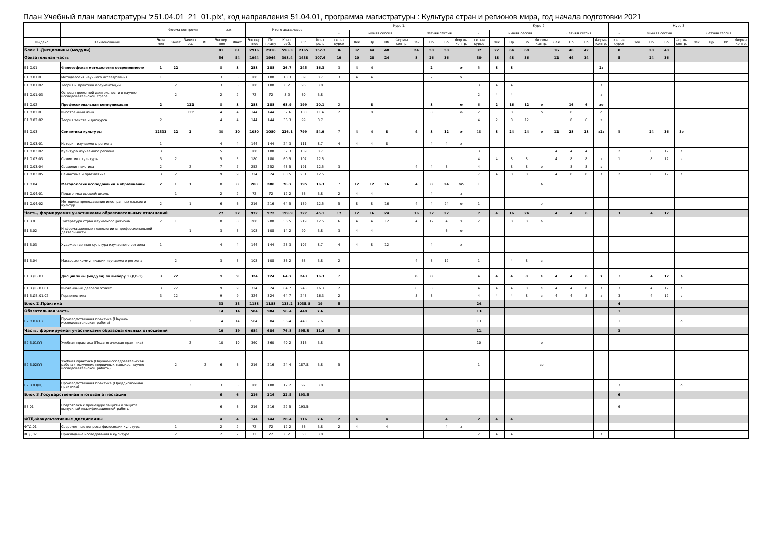План Учебный план магистратуры 'z51.04.01_21_01.plx', код направления 51.04.01, программа магистратуры : Культура стран и регионов мира, год начала подготовки 2021
| - | - | Форма контроля | | | | з.е. | | Итого акад.часов | | | | | Курс 1 | | | | | | | | | Курс 2 | | | | | | | | | Курс 3 | | | | | | | | |
| --- | --- | --- | --- | --- | --- | --- | --- | --- | --- | --- | --- | --- | --- | --- | --- | --- | --- | --- | --- | --- | --- | --- | --- | --- | --- | --- | --- | --- | --- | --- | --- | --- | --- | --- | --- | --- | --- | --- | --- |
| | | | | | | | | | | | | | - | Зимняя сессия | | | | Летняя сессия | | | | - | Зимняя сессия | | | | Летняя сессия | | | | - | Зимняя сессия | | | | Летняя сессия | | | |
| Индекс | Наименование | Экза мен | Зачет | Зачет с оц. | КР | Экспер тное | Факт | Экспер тное | По плану | Конт. раб. | СР | Конт роль | з.е. на курсе | Лек | Пр | Вб | Формы контр. | Лек | Пр | Вб | Формы контр. | з.е. на курсе | Лек | Пр | Вб | Формы контр. | Лек | Пр | Вб | Формы контр. | з.е. на курсе | Лек | Пр | Вб | Формы контр. | Лек | Пр | Вб | Формы контр. |
| Блок 1.Дисциплины (модули) | | | | | | 81 | 81 | 2916 | 2916 | 598.3 | 2165 | 152.7 | 36 | 32 | 44 | 48 | | 24 | 58 | 58 | | 37 | 22 | 64 | 60 | | 16 | 48 | 42 | | 8 | | 28 | 48 | | | | | |
| Обязательная часть | | | | | | 54 | 54 | 1944 | 1944 | 398.4 | 1438 | 107.6 | 19 | 20 | 28 | 24 | | 8 | 26 | 36 | | 30 | 18 | 48 | 36 | | 12 | 44 | 34 | | 5 | | 24 | 36 | | | | | |
| Б1.О.01 | Философская методология современности | 1 | 22 | | | 8 | 8 | 288 | 288 | 26.7 | 245 | 16.3 | 3 | 4 | 4 | | | | 2 | | э | 5 | 8 | 8 | | | | | | 2з | | | | | | | | | |
| Б1.О.01.01 | Методология научного исследования | 1 | | | | 3 | 3 | 108 | 108 | 10.3 | 89 | 8.7 | 3 | 4 | 4 | | | | 2 | | э | | | | | | | | | | | | | | | | | | |
| Б1.О.01.02 | Теория и практика аргументации | | 2 | | | 3 | 3 | 108 | 108 | 8.2 | 96 | 3.8 | | | | | | | | | | 3 | 4 | 4 | | | | | | з | | | | | | | | | |
| Б1.О.01.03 | Основы проектной деятельности в научно-исследовательской сфере | | 2 | | | 2 | 2 | 72 | 72 | 8.2 | 60 | 3.8 | | | | | | | | | | 2 | 4 | 4 | | | | | | з | | | | | | | | | |
| Б1.О.02 | Профессиональная коммуникация | 2 | | 122 | | 8 | 8 | 288 | 288 | 68.9 | 199 | 20.1 | 2 | | 8 | | | | 8 | | о | 6 | 2 | 16 | 12 | о | | 16 | 6 | зо | | | | | | | | | |
| Б1.О.02.01 | Иностранный язык | | | 122 | | 4 | 4 | 144 | 144 | 32.6 | 100 | 11.4 | 2 | | 8 | | | | 8 | | о | 2 | | 8 | | о | | 8 | | о | | | | | | | | | |
| Б1.О.02.02 | Теория текста и дискурса | 2 | | | | 4 | 4 | 144 | 144 | 36.3 | 99 | 8.7 | | | | | | | | | | 4 | 2 | 8 | 12 | | | 8 | 6 | э | | | | | | | | | |
| Б1.О.03 | Семиотика культуры | 12333 | 22 | 2 | | 30 | 30 | 1080 | 1080 | 226.1 | 799 | 54.9 | 7 | 4 | 4 | 8 | | 4 | 8 | 12 | э | 18 | 8 | 24 | 24 | о | 12 | 28 | 28 | э2з | 5 | | 24 | 36 | 3э | | | | |
| Б1.О.03.01 | История изучаемого региона | 1 | | | | 4 | 4 | 144 | 144 | 24.3 | 111 | 8.7 | 4 | 4 | 4 | 8 | | | 4 | 4 | э | | | | | | | | | | | | | | | | | | |
| Б1.О.03.02 | Культура изучаемого региона | 3 | | | | 5 | 5 | 180 | 180 | 32.3 | 139 | 8.7 | | | | | | | | | | 3 | | | | | 4 | 4 | 4 | | 2 | | 8 | 12 | э | | | | |
| Б1.О.03.03 | Семиотика культуры | 3 | 2 | | | 5 | 5 | 180 | 180 | 60.5 | 107 | 12.5 | | | | | | | | | | 4 | 4 | 8 | 8 | | 4 | 8 | 8 | з | 1 | | 8 | 12 | э | | | | |
| Б1.О.03.04 | Социолингвистика | 2 | | 2 | | 7 | 7 | 252 | 252 | 48.5 | 191 | 12.5 | 3 | | | | | 4 | 4 | 8 | | 4 | | 8 | 8 | о | | 8 | 8 | э | | | | | | | | | |
| Б1.О.03.05 | Семантика и прагматика | 3 | 2 | | | 9 | 9 | 324 | 324 | 60.5 | 251 | 12.5 | | | | | | | | | | 7 | 4 | 8 | 8 | | 4 | 8 | 8 | з | 2 | | 8 | 12 | э | | | | |
| Б1.О.04 | Методология исследований в образовании | 2 | 1 | 1 | | 8 | 8 | 288 | 288 | 76.7 | 195 | 16.3 | 7 | 12 | 12 | 16 | | 4 | 8 | 24 | зо | 1 | | | | э | | | | | | | | | | | | | |
| Б1.О.04.01 | Педагогика высшей школы | | 1 | | | 2 | 2 | 72 | 72 | 12.2 | 56 | 3.8 | 2 | 4 | 4 | | | | 4 | | з | | | | | | | | | | | | | | | | | | |
| Б1.О.04.02 | Методика преподавания иностранных языков и культур | 2 | | 1 | | 6 | 6 | 216 | 216 | 64.5 | 139 | 12.5 | 5 | 8 | 8 | 16 | | 4 | 4 | 24 | о | 1 | | | | э | | | | | | | | | | | | | |
| Часть, формируемая участниками образовательных отношений | | | | | | 27 | 27 | 972 | 972 | 199.9 | 727 | 45.1 | 17 | 12 | 16 | 24 | | 16 | 32 | 22 | | 7 | 4 | 16 | 24 | | 4 | 4 | 8 | | 3 | | 4 | 12 | | | | | |
| Б1.В.01 | Литература стран изучаемого региона | 2 | 1 | | | 8 | 8 | 288 | 288 | 56.5 | 219 | 12.5 | 6 | 4 | 4 | 12 | | 4 | 12 | 4 | з | 2 | | 8 | 8 | э | | | | | | | | | | | | | |
| Б1.В.02 | Информационные технологии в профессиональной деятельности | | | 1 | | 3 | 3 | 108 | 108 | 14.2 | 90 | 3.8 | 3 | 4 | 4 | | | | | 6 | о | | | | | | | | | | | | | | | | | | |
| Б1.В.03 | Художественная культура изучаемого региона | 1 | | | | 4 | 4 | 144 | 144 | 28.3 | 107 | 8.7 | 4 | 4 | 8 | 12 | | | 4 | | э | | | | | | | | | | | | | | | | | | |
| Б1.В.04 | Массовые коммуникации изучаемого региона | | 2 | | | 3 | 3 | 108 | 108 | 36.2 | 68 | 3.8 | 2 | | | | | 4 | 8 | 12 | | 1 | | 4 | 8 | з | | | | | | | | | | | | | |
| Б1.В.ДВ.01 | Дисциплины (модули) по выбору 1 (ДВ.1) | 3 | 22 | | | 9 | 9 | 324 | 324 | 64.7 | 243 | 16.3 | 2 | | | | | 8 | 8 | | | 4 | 4 | 4 | 8 | з | 4 | 4 | 8 | з | 3 | | 4 | 12 | э | | | | |
| Б1.В.ДВ.01.01 | Иноязычный деловой этикет | 3 | 22 | | | 9 | 9 | 324 | 324 | 64.7 | 243 | 16.3 | 2 | | | | | 8 | 8 | | | 4 | 4 | 4 | 8 | з | 4 | 4 | 8 | з | 3 | | 4 | 12 | э | | | | |
| Б1.В.ДВ.01.02 | Герменевтика | 3 | 22 | | | 9 | 9 | 324 | 324 | 64.7 | 243 | 16.3 | 2 | | | | | 8 | 8 | | | 4 | 4 | 4 | 8 | з | 4 | 4 | 8 | з | 3 | | 4 | 12 | э | | | | |
| Блок 2.Практика | | | | | | 33 | 33 | 1188 | 1188 | 133.2 | 1035.8 | 19 | 5 | | | | | | | | | 24 | | | | | | | | | 4 | | | | | | | | |
| Обязательная часть | | | | | | 14 | 14 | 504 | 504 | 56.4 | 440 | 7.6 | | | | | | | | | | 13 | | | | | | | | | 1 | | | | | | | | |
| Б2.О.01(П) | Производственная практика (Научно-исследовательская работа) | | | 3 | | 14 | 14 | 504 | 504 | 56.4 | 440 | 7.6 | | | | | | | | | | 13 | | | | | | | | | 1 | | | | о | | | | |
| Часть, формируемая участниками образовательных отношений | | | | | | 19 | 19 | 684 | 684 | 76.8 | 595.8 | 11.4 | 5 | | | | | | | | | 11 | | | | | | | | | 3 | | | | | | | | |
| Б2.В.01(У) | Учебная практика (Педагогическая практика) | | | 2 | | 10 | 10 | 360 | 360 | 40.2 | 316 | 3.8 | | | | | | | | | | 10 | | | | о | | | | | | | | | | | | | |
| Б2.В.02(У) | Учебная практика (Научно-исследовательская работа (получение первичных навыков научно-исследовательской работы) | | 2 | | 2 | 6 | 6 | 216 | 216 | 24.4 | 187.8 | 3.8 | 5 | | | | | | | | | 1 | | | | зр | | | | | | | | | | | | | |
| Б2.В.03(П) | Производственная практика (Преддипломная практика) | | | 3 | | 3 | 3 | 108 | 108 | 12.2 | 92 | 3.8 | | | | | | | | | | | | | | | | | | | 3 | | | | о | | | | |
| Блок 3.Государственная итоговая аттестация | | | | | | 6 | 6 | 216 | 216 | 22.5 | 193.5 | | | | | | | | | | | | | | | | | | | | 6 | | | | | | | | |
| Б3.01 | Подготовка к процедуре защиты и защита выпускной квалификационной работы | | | | | 6 | 6 | 216 | 216 | 22.5 | 193.5 | | | | | | | | | | | | | | | | | | | | 6 | | | | | | | | |
| ФТД.Факультативные дисциплины | | | | | | 4 | 4 | 144 | 144 | 20.4 | 116 | 7.6 | 2 | 4 | | 4 | | | | 4 | | 2 | 4 | 4 | | | | | | | | | | | | | | | |
| ФТД.01 | Современные вопросы философии культуры | | 1 | | | 2 | 2 | 72 | 72 | 12.2 | 56 | 3.8 | 2 | 4 | | 4 | | | | 4 | з | | | | | | | | | | | | | | | | | | |
| ФТД.02 | Прикладные исследования в культуре | | 2 | | | 2 | 2 | 72 | 72 | 8.2 | 60 | 3.8 | | | | | | | | | | 2 | 4 | 4 | | | | | | з | | | | | | | | | |